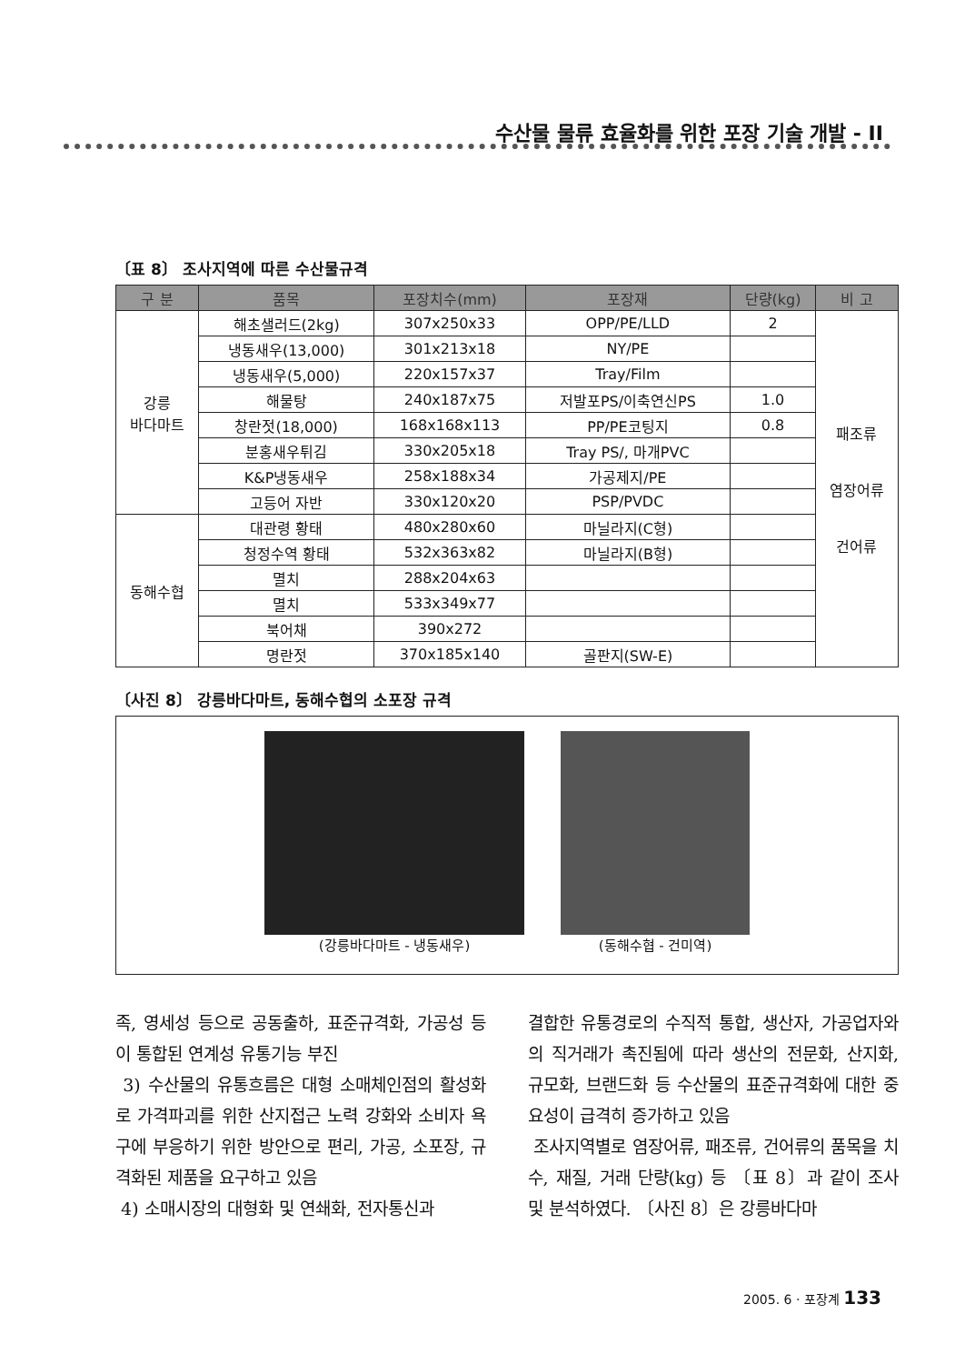수산물 물류 효율화를 위한 포장 기술 개발 - II
〔표 8〕 조사지역에 따른 수산물규격
| 구 분 | 품목 | 포장치수(mm) | 포장재 | 단량(kg) | 비 고 |
| --- | --- | --- | --- | --- | --- |
| 강릉 바다마트 | 해초샐러드(2kg) | 307x250x33 | OPP/PE/LLD | 2 | 패조류 염장어류 건어류 |
| | 냉동새우(13,000) | 301x213x18 | NY/PE | | |
| | 냉동새우(5,000) | 220x157x37 | Tray/Film | | |
| | 해물탕 | 240x187x75 | 저발포PS/이축연신PS | 1.0 | |
| | 창란젓(18,000) | 168x168x113 | PP/PE코팅지 | 0.8 | |
| | 분홍새우튀김 | 330x205x18 | Tray PS/, 마개PVC | | |
| | K&P냉동새우 | 258x188x34 | 가공제지/PE | | |
| | 고등어 자반 | 330x120x20 | PSP/PVDC | | |
| 동해수협 | 대관령 황태 | 480x280x60 | 마닐라지(C형) | | |
| | 청정수역 황태 | 532x363x82 | 마닐라지(B형) | | |
| | 멸치 | 288x204x63 | | | |
| | 멸치 | 533x349x77 | | | |
| | 북어채 | 390x272 | | | |
| | 명란젓 | 370x185x140 | 골판지(SW-E) | | |
〔사진 8〕 강릉바다마트, 동해수협의 소포장 규격
(강릉바다마트 - 냉동새우) (동해수협 - 건미역)
족, 영세성 등으로 공동출하, 표준규격화, 가공성 등이 통합된 연계성 유통기능 부진
3) 수산물의 유통흐름은 대형 소매체인점의 활성화로 가격파괴를 위한 산지접근 노력 강화와 소비자 욕구에 부응하기 위한 방안으로 편리, 가공, 소포장, 규격화된 제품을 요구하고 있음
4) 소매시장의 대형화 및 연쇄화, 전자통신과
결합한 유통경로의 수직적 통합, 생산자, 가공업자와의 직거래가 촉진됨에 따라 생산의 전문화, 산지화, 규모화, 브랜드화 등 수산물의 표준규격화에 대한 중요성이 급격히 증가하고 있음
조사지역별로 염장어류, 패조류, 건어류의 품목을 치수, 재질, 거래 단량(kg) 등 〔표 8〕과 같이 조사 및 분석하였다. 〔사진 8〕은 강릉바다마
2005. 6 · 포장계 133